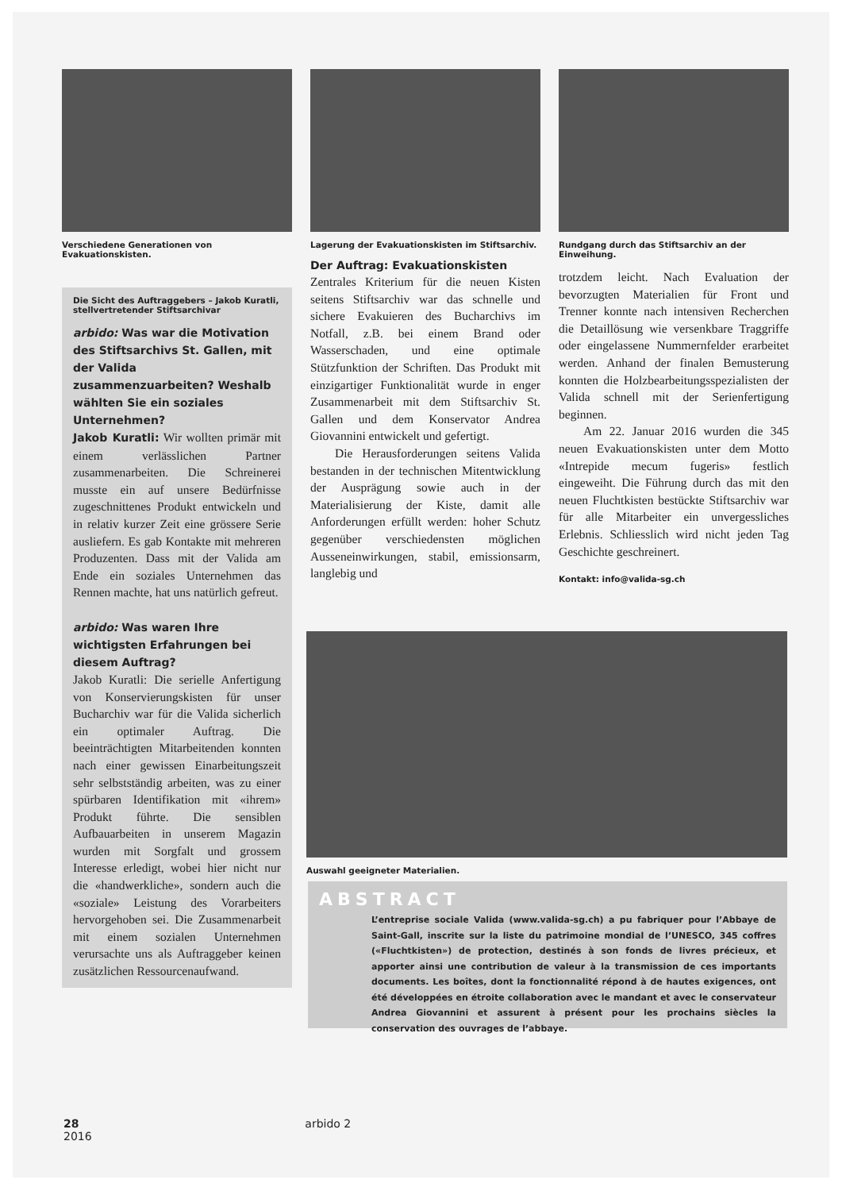Verschiedene Generationen von Evakuationskisten.
Die Sicht des Auftraggebers – Jakob Kuratli, stellvertretender Stiftsarchivar
arbido: Was war die Motivation des Stiftsarchivs St. Gallen, mit der Valida zusammenzuarbeiten? Weshalb wählten Sie ein soziales Unternehmen?
Jakob Kuratli: Wir wollten primär mit einem verlässlichen Partner zusammenarbeiten. Die Schreinerei musste ein auf unsere Bedürfnisse zugeschnittenes Produkt entwickeln und in relativ kurzer Zeit eine grössere Serie ausliefern. Es gab Kontakte mit mehreren Produzenten. Dass mit der Valida am Ende ein soziales Unternehmen das Rennen machte, hat uns natürlich gefreut.
arbido: Was waren Ihre wichtigsten Erfahrungen bei diesem Auftrag?
Jakob Kuratli: Die serielle Anfertigung von Konservierungskisten für unser Bucharchiv war für die Valida sicherlich ein optimaler Auftrag. Die beeinträchtigten Mitarbeitenden konnten nach einer gewissen Einarbeitungszeit sehr selbstständig arbeiten, was zu einer spürbaren Identifikation mit «ihrem» Produkt führte. Die sensiblen Aufbauarbeiten in unserem Magazin wurden mit Sorgfalt und grossem Interesse erledigt, wobei hier nicht nur die «handwerkliche», sondern auch die «soziale» Leistung des Vorarbeiters hervorgehoben sei. Die Zusammenarbeit mit einem sozialen Unternehmen verursachte uns als Auftraggeber keinen zusätzlichen Ressourcenaufwand.
Lagerung der Evakuationskisten im Stiftsarchiv.
Der Auftrag: Evakuationskisten
Zentrales Kriterium für die neuen Kisten seitens Stiftsarchiv war das schnelle und sichere Evakuieren des Bucharchivs im Notfall, z.B. bei einem Brand oder Wasserschaden, und eine optimale Stützfunktion der Schriften. Das Produkt mit einzigartiger Funktionalität wurde in enger Zusammenarbeit mit dem Stiftsarchiv St. Gallen und dem Konservator Andrea Giovannini entwickelt und gefertigt.
Die Herausforderungen seitens Valida bestanden in der technischen Mitentwicklung der Ausprägung sowie auch in der Materialisierung der Kiste, damit alle Anforderungen erfüllt werden: hoher Schutz gegenüber verschiedensten möglichen Ausseneinwirkungen, stabil, emissionsarm, langlebig und
Rundgang durch das Stiftsarchiv an der Einweihung.
trotzdem leicht. Nach Evaluation der bevorzugten Materialien für Front und Trenner konnte nach intensiven Recherchen die Detaillösung wie versenkbare Traggriffe oder eingelassene Nummernfelder erarbeitet werden. Anhand der finalen Bemusterung konnten die Holzbearbeitungsspezialisten der Valida schnell mit der Serienfertigung beginnen.
Am 22. Januar 2016 wurden die 345 neuen Evakuationskisten unter dem Motto «Intrepide mecum fugeris» festlich eingeweiht. Die Führung durch das mit den neuen Fluchtkisten bestückte Stiftsarchiv war für alle Mitarbeiter ein unvergessliches Erlebnis. Schliesslich wird nicht jeden Tag Geschichte geschreinert.
Kontakt: info@valida-sg.ch
Auswahl geeigneter Materialien.
ABSTRACT
L’entreprise sociale Valida (www.valida-sg.ch) a pu fabriquer pour l’Abbaye de Saint-Gall, inscrite sur la liste du patrimoine mondial de l’UNESCO, 345 coffres («Fluchtkisten») de protection, destinés à son fonds de livres précieux, et apporter ainsi une contribution de valeur à la transmission de ces importants documents. Les boîtes, dont la fonctionnalité répond à de hautes exigences, ont été développées en étroite collaboration avec le mandant et avec le conservateur Andrea Giovannini et assurent à présent pour les prochains siècles la conservation des ouvrages de l’abbaye.
28 arbido 2 2016